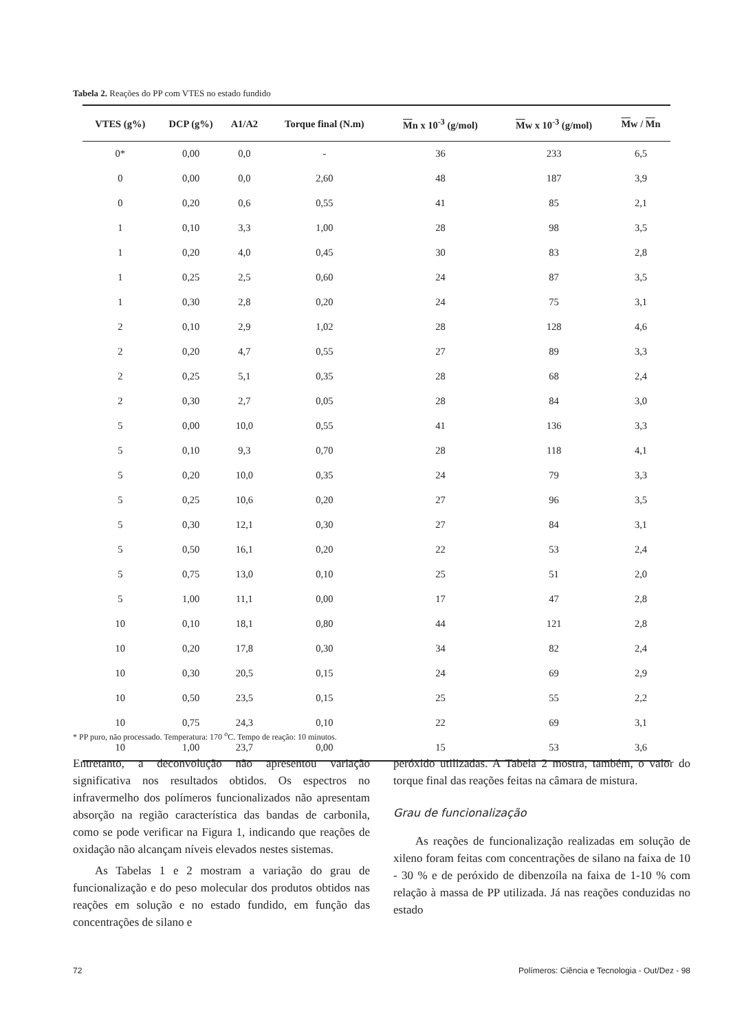Tabela 2. Reações do PP com VTES no estado fundido
| VTES (g%) | DCP (g%) | A1/A2 | Torque final (N.m) | M n x 10<sup>-3</sup> (g/mol) | M w x 10<sup>-3</sup> (g/mol) | M w / M n |
| --- | --- | --- | --- | --- | --- | --- |
| 0* | 0,00 | 0,0 | - | 36 | 233 | 6,5 |
| 0 | 0,00 | 0,0 | 2,60 | 48 | 187 | 3,9 |
| 0 | 0,20 | 0,6 | 0,55 | 41 | 85 | 2,1 |
| 1 | 0,10 | 3,3 | 1,00 | 28 | 98 | 3,5 |
| 1 | 0,20 | 4,0 | 0,45 | 30 | 83 | 2,8 |
| 1 | 0,25 | 2,5 | 0,60 | 24 | 87 | 3,5 |
| 1 | 0,30 | 2,8 | 0,20 | 24 | 75 | 3,1 |
| 2 | 0,10 | 2,9 | 1,02 | 28 | 128 | 4,6 |
| 2 | 0,20 | 4,7 | 0,55 | 27 | 89 | 3,3 |
| 2 | 0,25 | 5,1 | 0,35 | 28 | 68 | 2,4 |
| 2 | 0,30 | 2,7 | 0,05 | 28 | 84 | 3,0 |
| 5 | 0,00 | 10,0 | 0,55 | 41 | 136 | 3,3 |
| 5 | 0,10 | 9,3 | 0,70 | 28 | 118 | 4,1 |
| 5 | 0,20 | 10,0 | 0,35 | 24 | 79 | 3,3 |
| 5 | 0,25 | 10,6 | 0,20 | 27 | 96 | 3,5 |
| 5 | 0,30 | 12,1 | 0,30 | 27 | 84 | 3,1 |
| 5 | 0,50 | 16,1 | 0,20 | 22 | 53 | 2,4 |
| 5 | 0,75 | 13,0 | 0,10 | 25 | 51 | 2,0 |
| 5 | 1,00 | 11,1 | 0,00 | 17 | 47 | 2,8 |
| 10 | 0,10 | 18,1 | 0,80 | 44 | 121 | 2,8 |
| 10 | 0,20 | 17,8 | 0,30 | 34 | 82 | 2,4 |
| 10 | 0,30 | 20,5 | 0,15 | 24 | 69 | 2,9 |
| 10 | 0,50 | 23,5 | 0,15 | 25 | 55 | 2,2 |
| 10 | 0,75 | 24,3 | 0,10 | 22 | 69 | 3,1 |
| 10 | 1,00 | 23,7 | 0,00 | 15 | 53 | 3,6 |
* PP puro, não processado. Temperatura: 170 <sup>o</sup>C. Tempo de reação: 10 minutos.
Entretanto, a deconvolução não apresentou variação significativa nos resultados obtidos. Os espectros no infravermelho dos polímeros funcionalizados não apresentam absorção na região característica das bandas de carbonila, como se pode verificar na Figura 1, indicando que reações de oxidação não alcançam níveis elevados nestes sistemas.
As Tabelas 1 e 2 mostram a variação do grau de funcionalização e do peso molecular dos produtos obtidos nas reações em solução e no estado fundido, em função das concentrações de silano e
peróxido utilizadas. A Tabela 2 mostra, também, o valor do torque final das reações feitas na câmara de mistura.
Grau de funcionalização
As reações de funcionalização realizadas em solução de xileno foram feitas com concentrações de silano na faixa de 10 - 30 % e de peróxido de dibenzoíla na faixa de 1-10 % com relação à massa de PP utilizada. Já nas reações conduzidas no estado
72 Polímeros: Ciência e Tecnologia - Out/Dez - 98